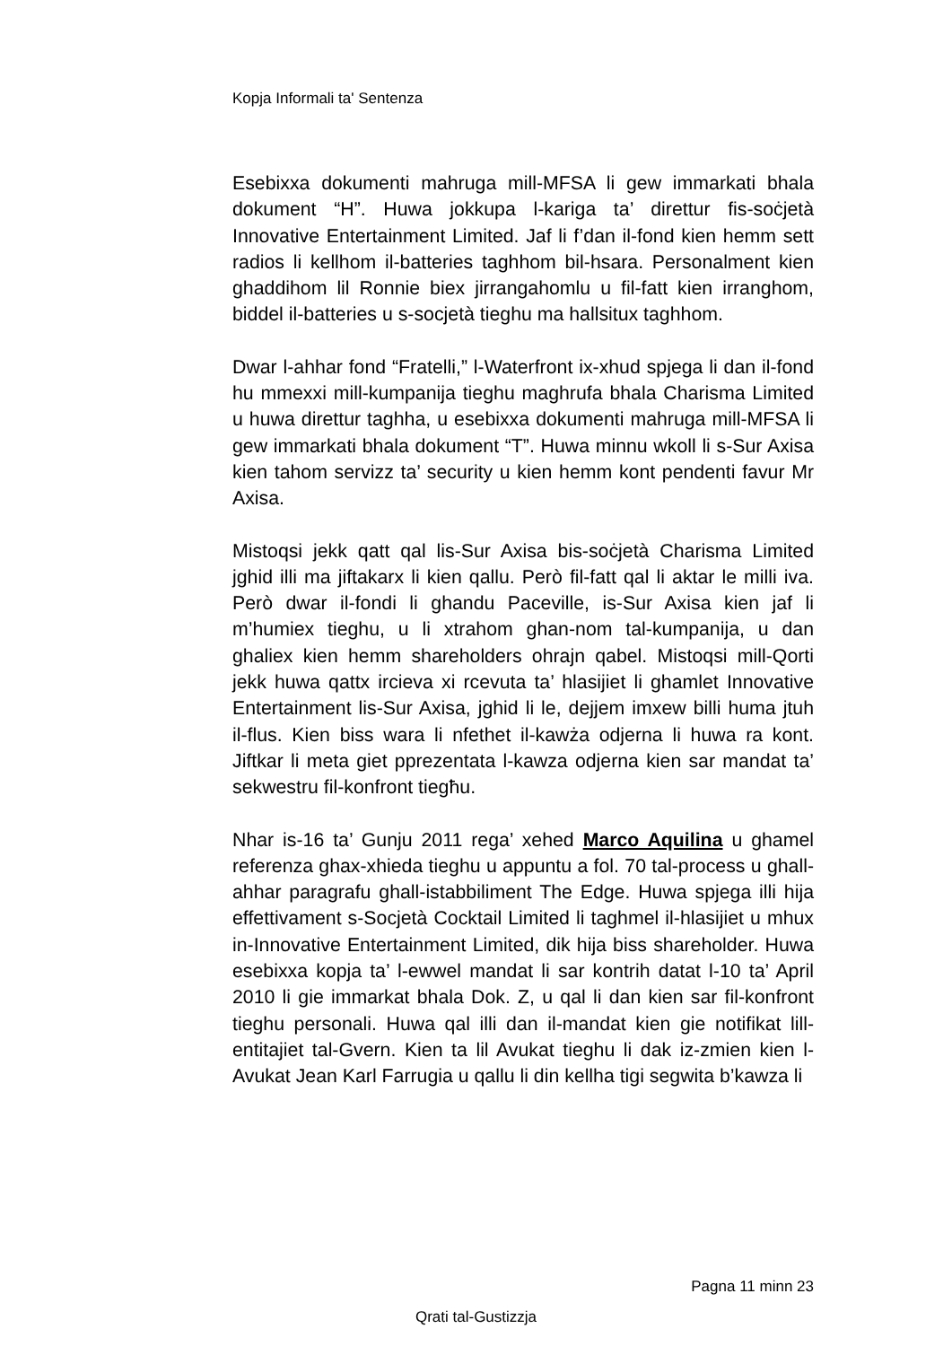Kopja Informali ta' Sentenza
Esebixxa dokumenti mahruga mill-MFSA li gew immarkati bhala dokument “H”. Huwa jokkupa l-kariga ta’ direttur fis-soċjetà Innovative Entertainment Limited. Jaf li f’dan il-fond kien hemm sett radios li kellhom il-batteries taghhom bil-hsara. Personalment kien ghaddihom lil Ronnie biex jirrangahomlu u fil-fatt kien irranghom, biddel il-batteries u s-socjetà tieghu ma hallsitux taghhom.
Dwar l-ahhar fond “Fratelli,” l-Waterfront ix-xhud spjega li dan il-fond hu mmexxi mill-kumpanija tieghu maghrufa bhala Charisma Limited u huwa direttur taghha, u esebixxa dokumenti mahruga mill-MFSA li gew immarkati bhala dokument “T”. Huwa minnu wkoll li s-Sur Axisa kien tahom servizz ta’ security u kien hemm kont pendenti favur Mr Axisa.
Mistoqsi jekk qatt qal lis-Sur Axisa bis-soċjetà Charisma Limited jghid illi ma jiftakarx li kien qallu. Però fil-fatt qal li aktar le milli iva. Però dwar il-fondi li ghandu Paceville, is-Sur Axisa kien jaf li m’humiex tieghu, u li xtrahom ghan-nom tal-kumpanija, u dan ghaliex kien hemm shareholders ohrajn qabel. Mistoqsi mill-Qorti jekk huwa qattx ircieva xi rcevuta ta’ hlasijiet li ghamlet Innovative Entertainment lis-Sur Axisa, jghid li le, dejjem imxew billi huma jtuh il-flus. Kien biss wara li nfethet il-kawża odjerna li huwa ra kont. Jiftkar li meta giet pprezentata l-kawza odjerna kien sar mandat ta’ sekwestru fil-konfront tiegħu.
Nhar is-16 ta’ Gunju 2011 rega’ xehed Marco Aquilina u ghamel referenza ghax-xhieda tieghu u appuntu a fol. 70 tal-process u ghall-ahhar paragrafu ghall-istabbiliment The Edge. Huwa spjega illi hija effettivament s-Socjetà Cocktail Limited li taghmel il-hlasijiet u mhux in-Innovative Entertainment Limited, dik hija biss shareholder. Huwa esebixxa kopja ta’ l-ewwel mandat li sar kontrih datat l-10 ta’ April 2010 li gie immarkat bhala Dok. Z, u qal li dan kien sar fil-konfront tieghu personali. Huwa qal illi dan il-mandat kien gie notifikat lill-entitajiet tal-Gvern. Kien ta lil Avukat tieghu li dak iz-zmien kien l-Avukat Jean Karl Farrugia u qallu li din kellha tigi segwita b’kawza li
Pagna 11 minn 23
Qrati tal-Gustizzja